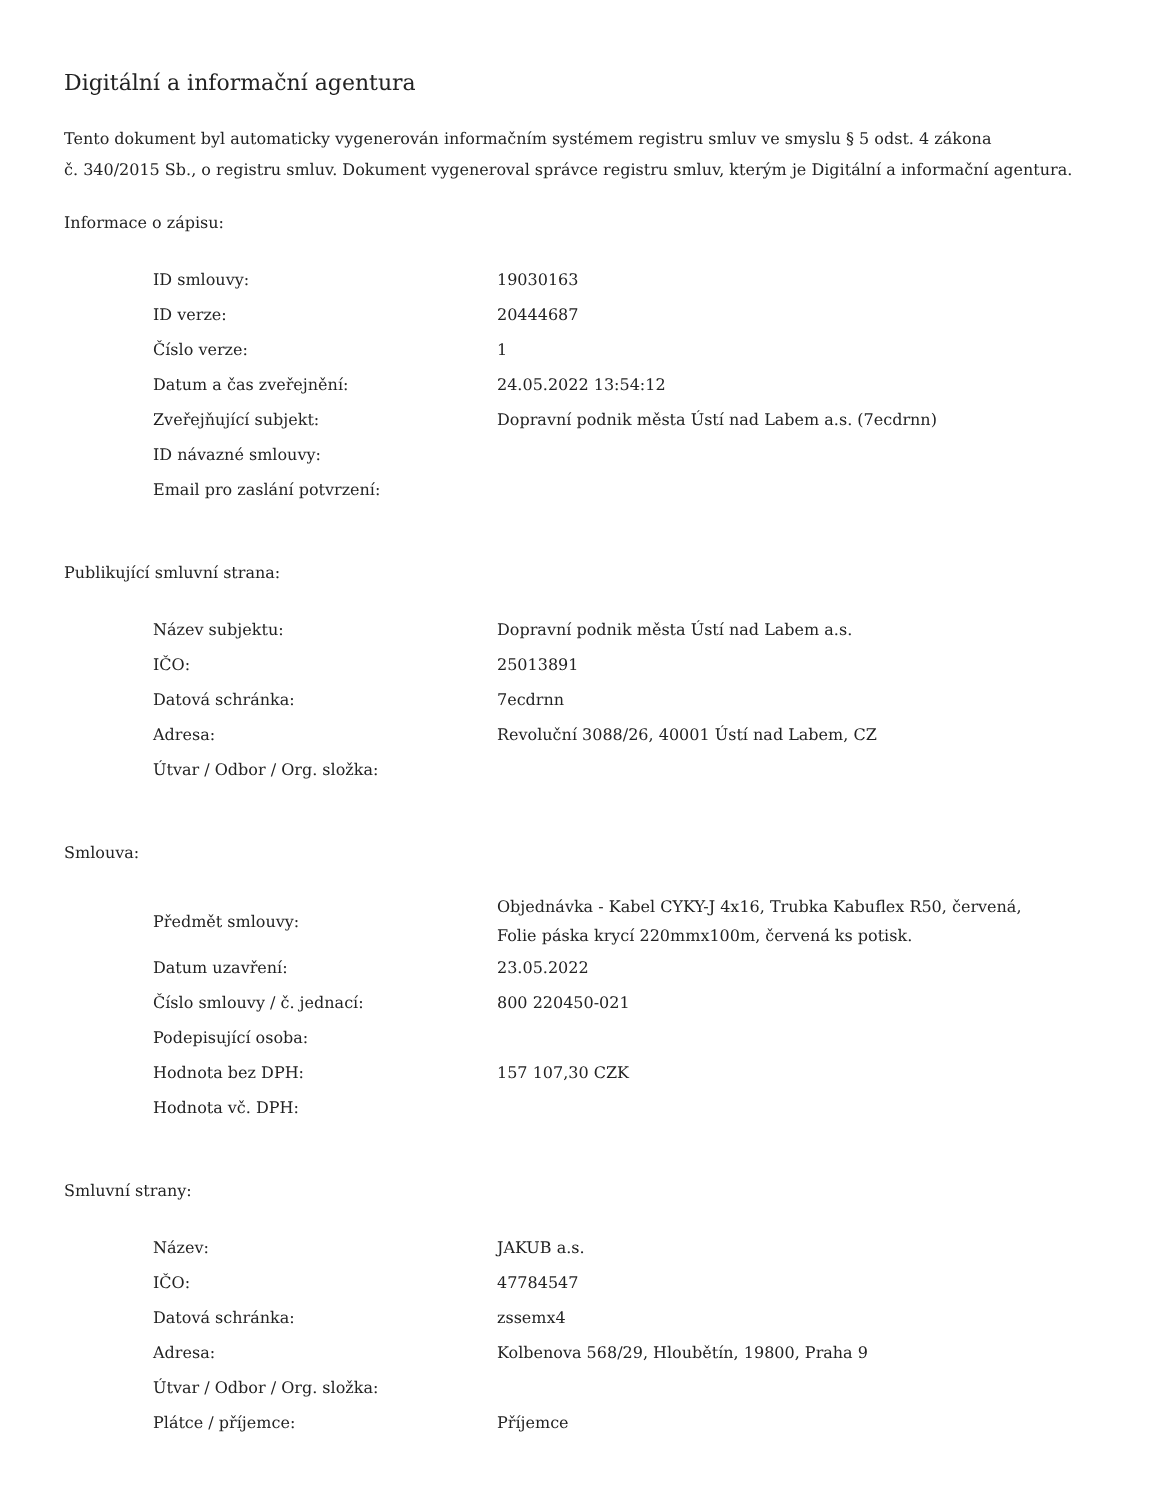Digitální a informační agentura
Tento dokument byl automaticky vygenerován informačním systémem registru smluv ve smyslu § 5 odst. 4 zákona
č. 340/2015 Sb., o registru smluv. Dokument vygeneroval správce registru smluv, kterým je Digitální a informační agentura.
Informace o zápisu:
| ID smlouvy: | 19030163 |
| ID verze: | 20444687 |
| Číslo verze: | 1 |
| Datum a čas zveřejnění: | 24.05.2022 13:54:12 |
| Zveřejňující subjekt: | Dopravní podnik města Ústí nad Labem a.s. (7ecdrnn) |
| ID návazné smlouvy: | |
| Email pro zaslání potvrzení: | |
Publikující smluvní strana:
| Název subjektu: | Dopravní podnik města Ústí nad Labem a.s. |
| IČO: | 25013891 |
| Datová schránka: | 7ecdrnn |
| Adresa: | Revoluční 3088/26, 40001 Ústí nad Labem, CZ |
| Útvar / Odbor / Org. složka: | |
Smlouva:
| Předmět smlouvy: | Objednávka - Kabel CYKY-J 4x16, Trubka Kabuflex R50, červená, Folie páska krycí 220mmx100m, červená ks potisk. |
| Datum uzavření: | 23.05.2022 |
| Číslo smlouvy / č. jednací: | 800 220450-021 |
| Podepisující osoba: | |
| Hodnota bez DPH: | 157 107,30 CZK |
| Hodnota vč. DPH: | |
Smluvní strany:
| Název: | JAKUB a.s. |
| IČO: | 47784547 |
| Datová schránka: | zssemx4 |
| Adresa: | Kolbenova 568/29, Hloubětín, 19800, Praha 9 |
| Útvar / Odbor / Org. složka: | |
| Plátce / příjemce: | Příjemce |